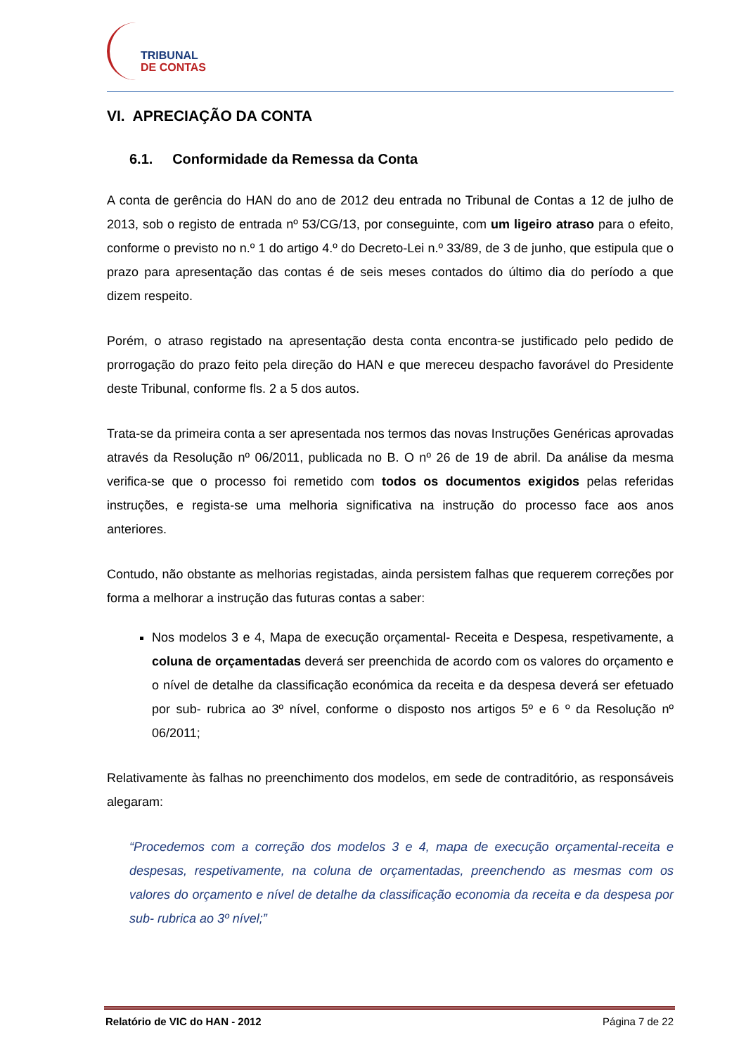TRIBUNAL
DE CONTAS
VI. APRECIAÇÃO DA CONTA
6.1. Conformidade da Remessa da Conta
A conta de gerência do HAN do ano de 2012 deu entrada no Tribunal de Contas a 12 de julho de 2013, sob o registo de entrada nº 53/CG/13, por conseguinte, com um ligeiro atraso para o efeito, conforme o previsto no n.º 1 do artigo 4.º do Decreto-Lei n.º 33/89, de 3 de junho, que estipula que o prazo para apresentação das contas é de seis meses contados do último dia do período a que dizem respeito.
Porém, o atraso registado na apresentação desta conta encontra-se justificado pelo pedido de prorrogação do prazo feito pela direção do HAN e que mereceu despacho favorável do Presidente deste Tribunal, conforme fls. 2 a 5 dos autos.
Trata-se da primeira conta a ser apresentada nos termos das novas Instruções Genéricas aprovadas através da Resolução nº 06/2011, publicada no B. O nº 26 de 19 de abril. Da análise da mesma verifica-se que o processo foi remetido com todos os documentos exigidos pelas referidas instruções, e regista-se uma melhoria significativa na instrução do processo face aos anos anteriores.
Contudo, não obstante as melhorias registadas, ainda persistem falhas que requerem correções por forma a melhorar a instrução das futuras contas a saber:
Nos modelos 3 e 4, Mapa de execução orçamental- Receita e Despesa, respetivamente, a coluna de orçamentadas deverá ser preenchida de acordo com os valores do orçamento e o nível de detalhe da classificação económica da receita e da despesa deverá ser efetuado por sub- rubrica ao 3º nível, conforme o disposto nos artigos 5º e 6 º da Resolução nº 06/2011;
Relativamente às falhas no preenchimento dos modelos, em sede de contraditório, as responsáveis alegaram:
“Procedemos com a correção dos modelos 3 e 4, mapa de execução orçamental-receita e despesas, respetivamente, na coluna de orçamentadas, preenchendo as mesmas com os valores do orçamento e nível de detalhe da classificação economia da receita e da despesa por sub- rubrica ao 3º nível;”
Relatório de VIC do HAN - 2012 Página 7 de 22